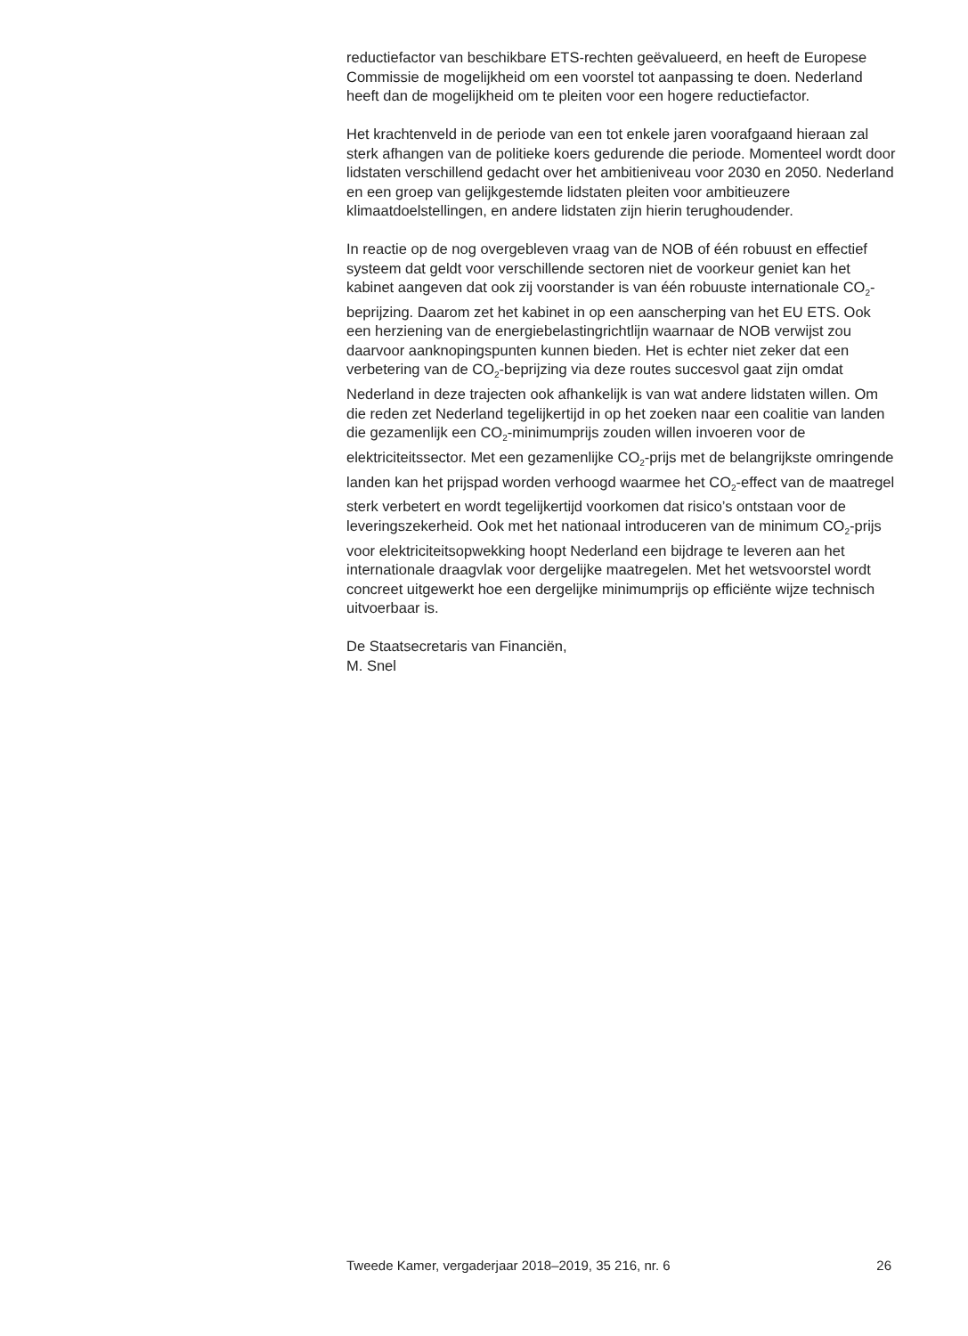reductiefactor van beschikbare ETS-rechten geëvalueerd, en heeft de Europese Commissie de mogelijkheid om een voorstel tot aanpassing te doen. Nederland heeft dan de mogelijkheid om te pleiten voor een hogere reductiefactor.
Het krachtenveld in de periode van een tot enkele jaren voorafgaand hieraan zal sterk afhangen van de politieke koers gedurende die periode. Momenteel wordt door lidstaten verschillend gedacht over het ambitieniveau voor 2030 en 2050. Nederland en een groep van gelijkgestemde lidstaten pleiten voor ambitieuzere klimaatdoelstellingen, en andere lidstaten zijn hierin terughoudender.
In reactie op de nog overgebleven vraag van de NOB of één robuust en effectief systeem dat geldt voor verschillende sectoren niet de voorkeur geniet kan het kabinet aangeven dat ook zij voorstander is van één robuuste internationale CO<sub>2</sub>-beprijzing. Daarom zet het kabinet in op een aanscherping van het EU ETS. Ook een herziening van de energiebelastingrichtlijn waarnaar de NOB verwijst zou daarvoor aanknopingspunten kunnen bieden. Het is echter niet zeker dat een verbetering van de CO<sub>2</sub>-beprijzing via deze routes succesvol gaat zijn omdat Nederland in deze trajecten ook afhankelijk is van wat andere lidstaten willen. Om die reden zet Nederland tegelijkertijd in op het zoeken naar een coalitie van landen die gezamenlijk een CO<sub>2</sub>-minimumprijs zouden willen invoeren voor de elektriciteitssector. Met een gezamenlijke CO<sub>2</sub>-prijs met de belangrijkste omringende landen kan het prijspad worden verhoogd waarmee het CO<sub>2</sub>-effect van de maatregel sterk verbetert en wordt tegelijkertijd voorkomen dat risico’s ontstaan voor de leveringszekerheid. Ook met het nationaal introduceren van de minimum CO<sub>2</sub>-prijs voor elektriciteitsopwekking hoopt Nederland een bijdrage te leveren aan het internationale draagvlak voor dergelijke maatregelen. Met het wetsvoorstel wordt concreet uitgewerkt hoe een dergelijke minimumprijs op efficiënte wijze technisch uitvoerbaar is.
De Staatsecretaris van Financiën,
M. Snel
Tweede Kamer, vergaderjaar 2018–2019, 35 216, nr. 6 26